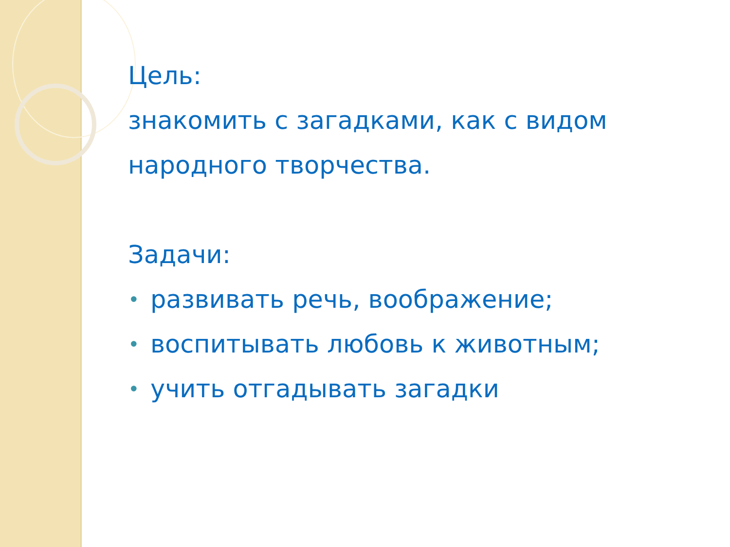Цель:
знакомить с загадками, как с видом народного творчества.
Задачи:
• развивать речь, воображение;
• воспитывать любовь к животным;
• учить отгадывать загадки